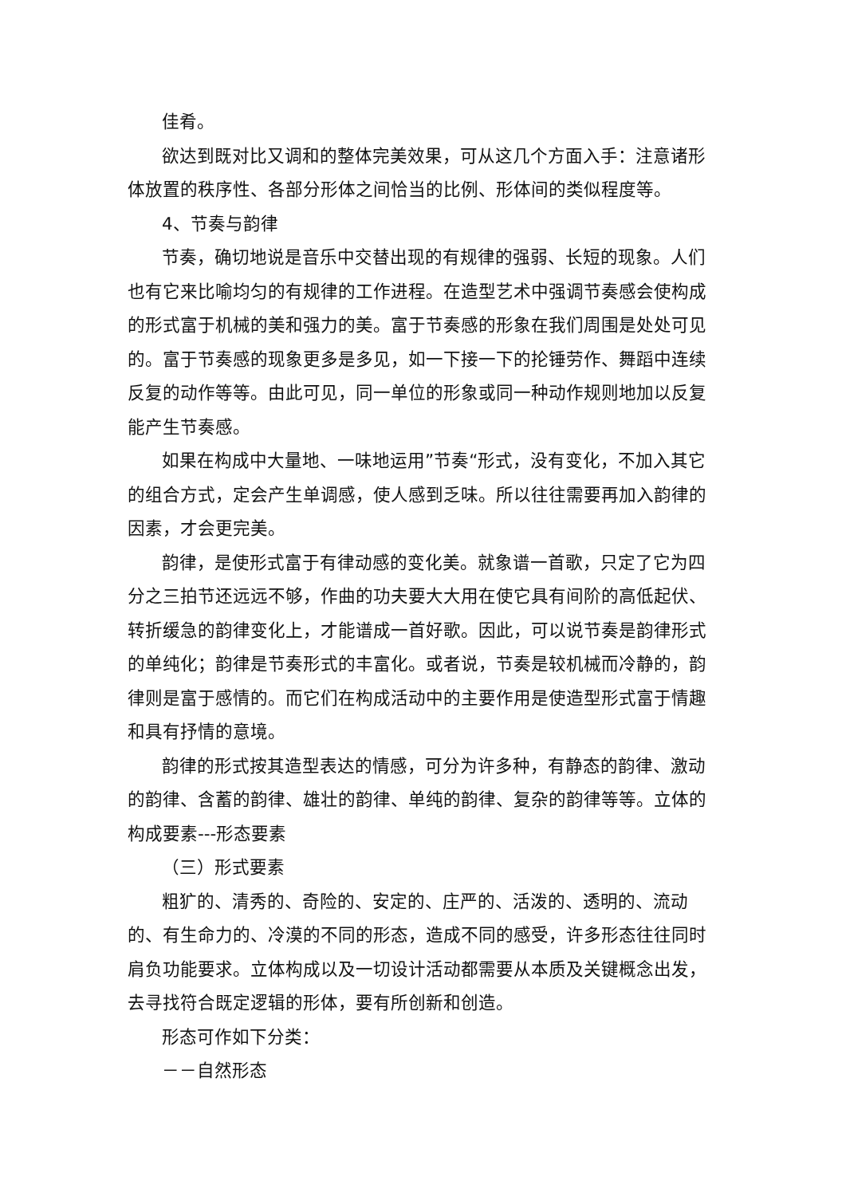佳肴。
欲达到既对比又调和的整体完美效果，可从这几个方面入手：注意诸形体放置的秩序性、各部分形体之间恰当的比例、形体间的类似程度等。
4、节奏与韵律
节奏，确切地说是音乐中交替出现的有规律的强弱、长短的现象。人们也有它来比喻均匀的有规律的工作进程。在造型艺术中强调节奏感会使构成的形式富于机械的美和强力的美。富于节奏感的形象在我们周围是处处可见的。富于节奏感的现象更多是多见，如一下接一下的抡锤劳作、舞蹈中连续反复的动作等等。由此可见，同一单位的形象或同一种动作规则地加以反复能产生节奏感。
如果在构成中大量地、一味地运用”节奏“形式，没有变化，不加入其它的组合方式，定会产生单调感，使人感到乏味。所以往往需要再加入韵律的因素，才会更完美。
韵律，是使形式富于有律动感的变化美。就象谱一首歌，只定了它为四分之三拍节还远远不够，作曲的功夫要大大用在使它具有间阶的高低起伏、转折缓急的韵律变化上，才能谱成一首好歌。因此，可以说节奏是韵律形式的单纯化；韵律是节奏形式的丰富化。或者说，节奏是较机械而冷静的，韵律则是富于感情的。而它们在构成活动中的主要作用是使造型形式富于情趣和具有抒情的意境。
韵律的形式按其造型表达的情感，可分为许多种，有静态的韵律、激动的韵律、含蓄的韵律、雄壮的韵律、单纯的韵律、复杂的韵律等等。立体的构成要素---形态要素
（三）形式要素
粗犷的、清秀的、奇险的、安定的、庄严的、活泼的、透明的、流动的、有生命力的、冷漠的不同的形态，造成不同的感受，许多形态往往同时肩负功能要求。立体构成以及一切设计活动都需要从本质及关键概念出发，去寻找符合既定逻辑的形体，要有所创新和创造。
形态可作如下分类：
－－自然形态